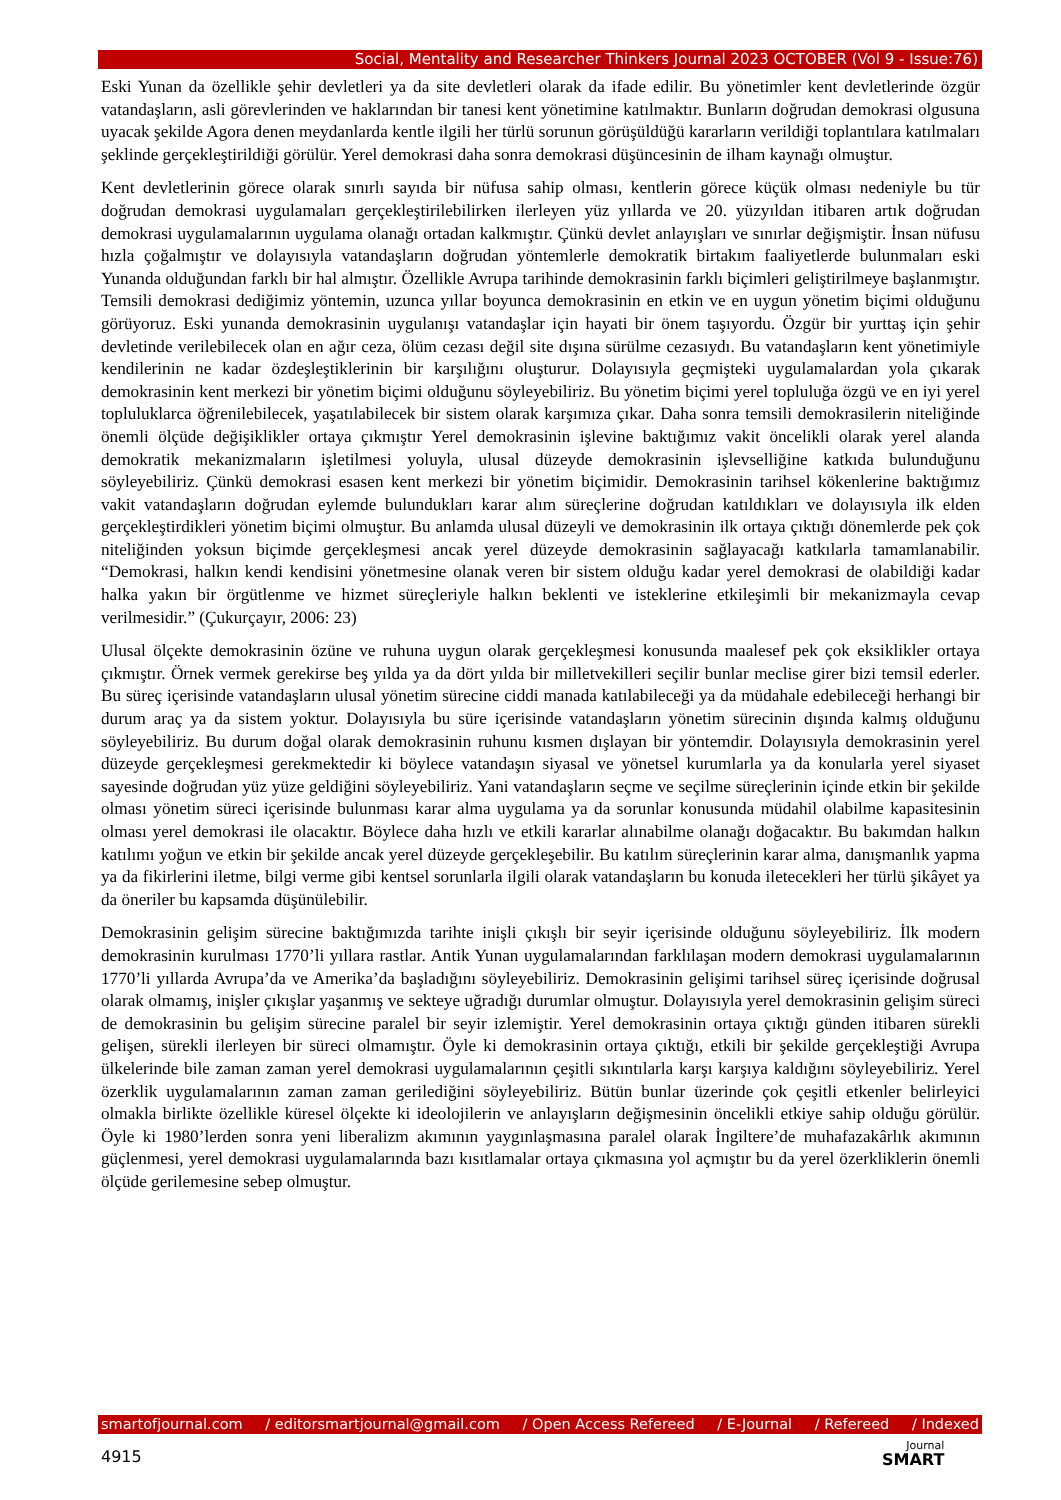Social, Mentality and Researcher Thinkers Journal 2023 OCTOBER (Vol 9 - Issue:76)
Eski Yunan da özellikle şehir devletleri ya da site devletleri olarak da ifade edilir. Bu yönetimler kent devletlerinde özgür vatandaşların, asli görevlerinden ve haklarından bir tanesi kent yönetimine katılmaktır. Bunların doğrudan demokrasi olgusuna uyacak şekilde Agora denen meydanlarda kentle ilgili her türlü sorunun görüşüldüğü kararların verildiği toplantılara katılmaları şeklinde gerçekleştirildiği görülür. Yerel demokrasi daha sonra demokrasi düşüncesinin de ilham kaynağı olmuştur.
Kent devletlerinin görece olarak sınırlı sayıda bir nüfusa sahip olması, kentlerin görece küçük olması nedeniyle bu tür doğrudan demokrasi uygulamaları gerçekleştirilebilirken ilerleyen yüz yıllarda ve 20. yüzyıldan itibaren artık doğrudan demokrasi uygulamalarının uygulama olanağı ortadan kalkmıştır. Çünkü devlet anlayışları ve sınırlar değişmiştir. İnsan nüfusu hızla çoğalmıştır ve dolayısıyla vatandaşların doğrudan yöntemlerle demokratik birtakım faaliyetlerde bulunmaları eski Yunanda olduğundan farklı bir hal almıştır. Özellikle Avrupa tarihinde demokrasinin farklı biçimleri geliştirilmeye başlanmıştır. Temsili demokrasi dediğimiz yöntemin, uzunca yıllar boyunca demokrasinin en etkin ve en uygun yönetim biçimi olduğunu görüyoruz. Eski yunanda demokrasinin uygulanışı vatandaşlar için hayati bir önem taşıyordu. Özgür bir yurttaş için şehir devletinde verilebilecek olan en ağır ceza, ölüm cezası değil site dışına sürülme cezasıydı. Bu vatandaşların kent yönetimiyle kendilerinin ne kadar özdeşleştiklerinin bir karşılığını oluşturur. Dolayısıyla geçmişteki uygulamalardan yola çıkarak demokrasinin kent merkezi bir yönetim biçimi olduğunu söyleyebiliriz. Bu yönetim biçimi yerel topluluğa özgü ve en iyi yerel topluluklarca öğrenilebilecek, yaşatılabilecek bir sistem olarak karşımıza çıkar. Daha sonra temsili demokrasilerin niteliğinde önemli ölçüde değişiklikler ortaya çıkmıştır Yerel demokrasinin işlevine baktığımız vakit öncelikli olarak yerel alanda demokratik mekanizmaların işletilmesi yoluyla, ulusal düzeyde demokrasinin işlevselliğine katkıda bulunduğunu söyleyebiliriz. Çünkü demokrasi esasen kent merkezi bir yönetim biçimidir. Demokrasinin tarihsel kökenlerine baktığımız vakit vatandaşların doğrudan eylemde bulundukları karar alım süreçlerine doğrudan katıldıkları ve dolayısıyla ilk elden gerçekleştirdikleri yönetim biçimi olmuştur. Bu anlamda ulusal düzeyli ve demokrasinin ilk ortaya çıktığı dönemlerde pek çok niteliğinden yoksun biçimde gerçekleşmesi ancak yerel düzeyde demokrasinin sağlayacağı katkılarla tamamlanabilir. “Demokrasi, halkın kendi kendisini yönetmesine olanak veren bir sistem olduğu kadar yerel demokrasi de olabildiği kadar halka yakın bir örgütlenme ve hizmet süreçleriyle halkın beklenti ve isteklerine etkileşimli bir mekanizmayla cevap verilmesidir.” (Çukurçayır, 2006: 23)
Ulusal ölçekte demokrasinin özüne ve ruhuna uygun olarak gerçekleşmesi konusunda maalesef pek çok eksiklikler ortaya çıkmıştır. Örnek vermek gerekirse beş yılda ya da dört yılda bir milletvekilleri seçilir bunlar meclise girer bizi temsil ederler. Bu süreç içerisinde vatandaşların ulusal yönetim sürecine ciddi manada katılabileceği ya da müdahale edebileceği herhangi bir durum araç ya da sistem yoktur. Dolayısıyla bu süre içerisinde vatandaşların yönetim sürecinin dışında kalmış olduğunu söyleyebiliriz. Bu durum doğal olarak demokrasinin ruhunu kısmen dışlayan bir yöntemdir. Dolayısıyla demokrasinin yerel düzeyde gerçekleşmesi gerekmektedir ki böylece vatandaşın siyasal ve yönetsel kurumlarla ya da konularla yerel siyaset sayesinde doğrudan yüz yüze geldiğini söyleyebiliriz. Yani vatandaşların seçme ve seçilme süreçlerinin içinde etkin bir şekilde olması yönetim süreci içerisinde bulunması karar alma uygulama ya da sorunlar konusunda müdahil olabilme kapasitesinin olması yerel demokrasi ile olacaktır. Böylece daha hızlı ve etkili kararlar alınabilme olanağı doğacaktır. Bu bakımdan halkın katılımı yoğun ve etkin bir şekilde ancak yerel düzeyde gerçekleşebilir. Bu katılım süreçlerinin karar alma, danışmanlık yapma ya da fikirlerini iletme, bilgi verme gibi kentsel sorunlarla ilgili olarak vatandaşların bu konuda iletecekleri her türlü şikâyet ya da öneriler bu kapsamda düşünülebilir.
Demokrasinin gelişim sürecine baktığımızda tarihte inişli çıkışlı bir seyir içerisinde olduğunu söyleyebiliriz. İlk modern demokrasinin kurulması 1770’li yıllara rastlar. Antik Yunan uygulamalarından farklılaşan modern demokrasi uygulamalarının 1770’li yıllarda Avrupa’da ve Amerika’da başladığını söyleyebiliriz. Demokrasinin gelişimi tarihsel süreç içerisinde doğrusal olarak olmamış, inişler çıkışlar yaşanmış ve sekteye uğradığı durumlar olmuştur. Dolayısıyla yerel demokrasinin gelişim süreci de demokrasinin bu gelişim sürecine paralel bir seyir izlemiştir. Yerel demokrasinin ortaya çıktığı günden itibaren sürekli gelişen, sürekli ilerleyen bir süreci olmamıştır. Öyle ki demokrasinin ortaya çıktığı, etkili bir şekilde gerçekleştiği Avrupa ülkelerinde bile zaman zaman yerel demokrasi uygulamalarının çeşitli sıkıntılarla karşı karşıya kaldığını söyleyebiliriz. Yerel özerklik uygulamalarının zaman zaman gerilediğini söyleyebiliriz. Bütün bunlar üzerinde çok çeşitli etkenler belirleyici olmakla birlikte özellikle küresel ölçekte ki ideolojilerin ve anlayışların değişmesinin öncelikli etkiye sahip olduğu görülür. Öyle ki 1980’lerden sonra yeni liberalizm akımının yaygınlaşmasına paralel olarak İngiltere’de muhafazakârlık akımının güçlenmesi, yerel demokrasi uygulamalarında bazı kısıtlamalar ortaya çıkmasına yol açmıştır bu da yerel özerkliklerin önemli ölçüde gerilemesine sebep olmuştur.
smartofjournal.com / editorsmartjournal@gmail.com / Open Access Refereed / E-Journal / Refereed / Indexed
4915
Journal
SMART